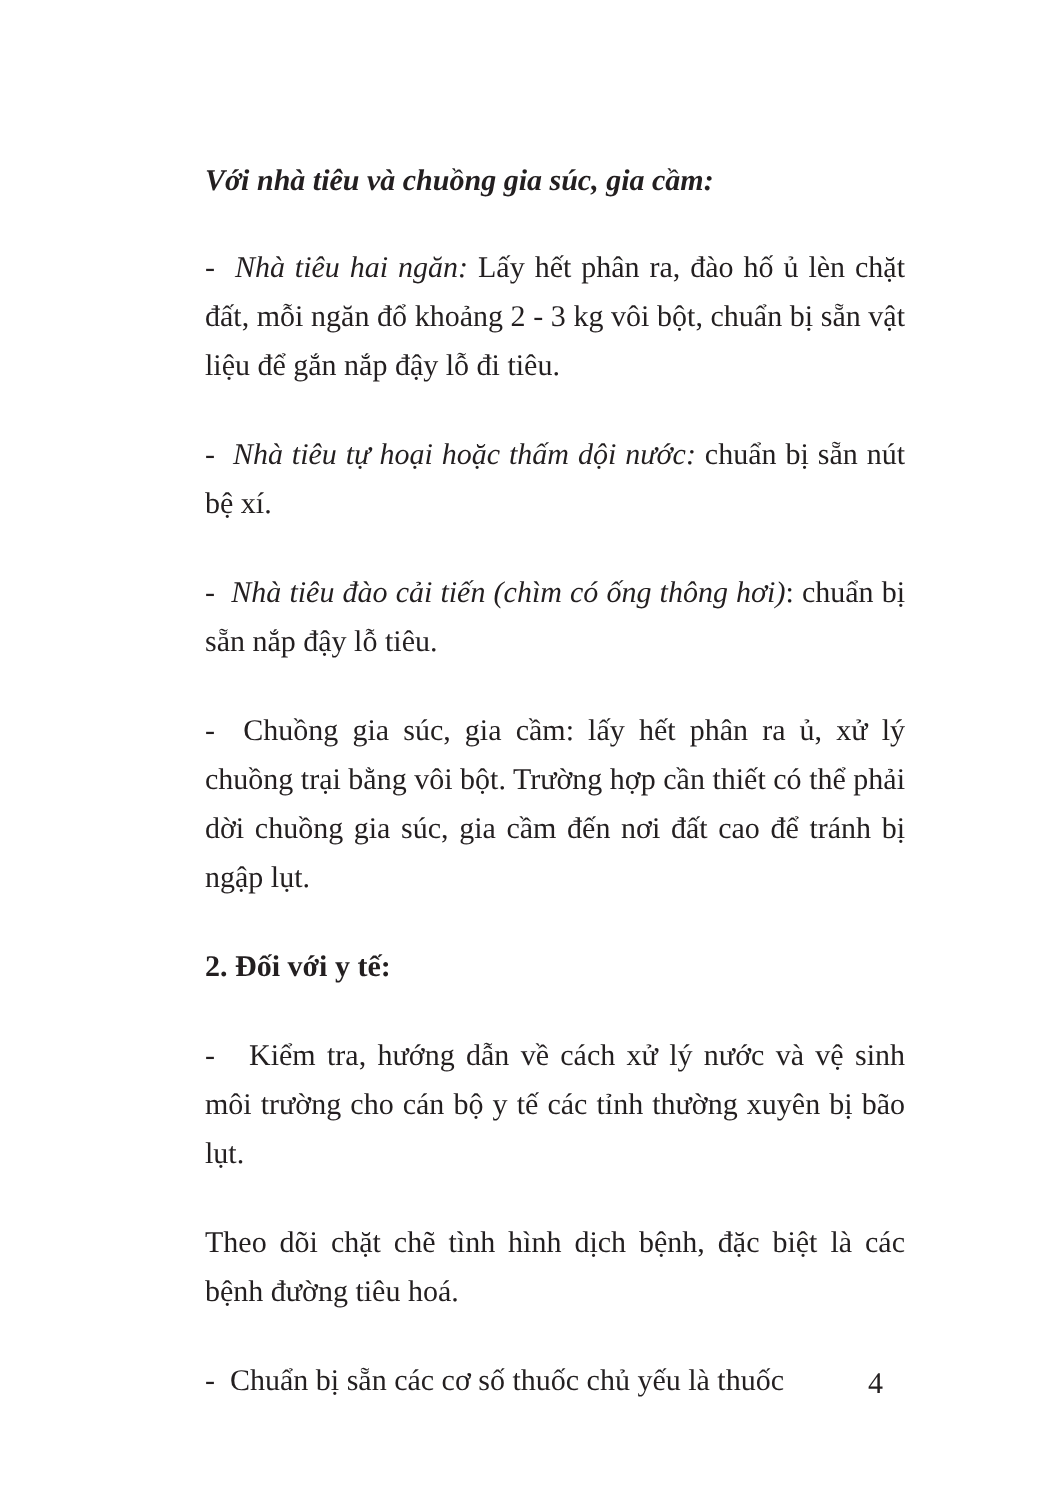Với nhà tiêu và chuồng gia súc, gia cầm:
- Nhà tiêu hai ngăn: Lấy hết phân ra, đào hố ủ lèn chặt đất, mỗi ngăn đổ khoảng 2 - 3 kg vôi bột, chuẩn bị sẵn vật liệu để gắn nắp đậy lỗ đi tiêu.
- Nhà tiêu tự hoại hoặc thấm dội nước: chuẩn bị sẵn nút bệ xí.
- Nhà tiêu đào cải tiến (chìm có ống thông hơi): chuẩn bị sẵn nắp đậy lỗ tiêu.
- Chuồng gia súc, gia cầm: lấy hết phân ra ủ, xử lý chuồng trại bằng vôi bột. Trường hợp cần thiết có thể phải dời chuồng gia súc, gia cầm đến nơi đất cao để tránh bị ngập lụt.
2. Đối với y tế:
- Kiểm tra, hướng dẫn về cách xử lý nước và vệ sinh môi trường cho cán bộ y tế các tỉnh thường xuyên bị bão lụt.
Theo dõi chặt chẽ tình hình dịch bệnh, đặc biệt là các bệnh đường tiêu hoá.
- Chuẩn bị sẵn các cơ số thuốc chủ yếu là thuốc
4